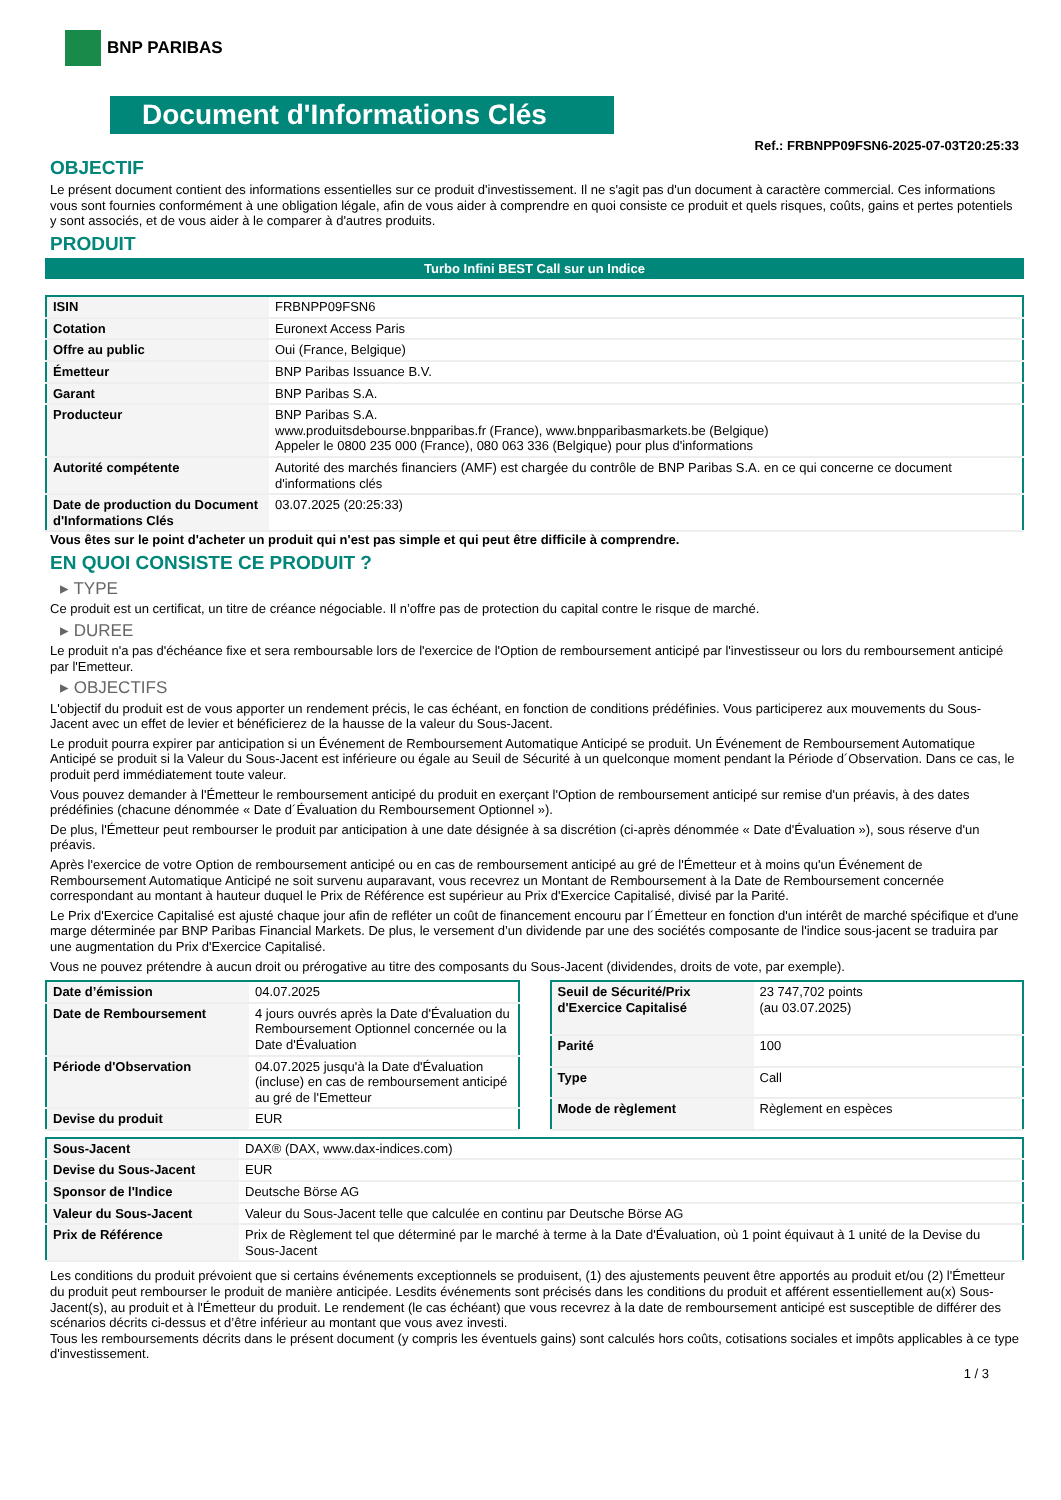BNP PARIBAS
Document d'Informations Clés
Ref.: FRBNPP09FSN6-2025-07-03T20:25:33
OBJECTIF
Le présent document contient des informations essentielles sur ce produit d'investissement. Il ne s'agit pas d'un document à caractère commercial. Ces informations vous sont fournies conformément à une obligation légale, afin de vous aider à comprendre en quoi consiste ce produit et quels risques, coûts, gains et pertes potentiels y sont associés, et de vous aider à le comparer à d'autres produits.
PRODUIT
Turbo Infini BEST Call sur un Indice
| ISIN | FRBNPP09FSN6 |
| Cotation | Euronext Access Paris |
| Offre au public | Oui (France, Belgique) |
| Émetteur | BNP Paribas Issuance B.V. |
| Garant | BNP Paribas S.A. |
| Producteur | BNP Paribas S.A. www.produitsdebourse.bnpparibas.fr (France), www.bnpparibasmarkets.be (Belgique) Appeler le 0800 235 000 (France), 080 063 336 (Belgique) pour plus d'informations |
| Autorité compétente | Autorité des marchés financiers (AMF) est chargée du contrôle de BNP Paribas S.A. en ce qui concerne ce document d'informations clés |
| Date de production du Document d'Informations Clés | 03.07.2025 (20:25:33) |
Vous êtes sur le point d'acheter un produit qui n'est pas simple et qui peut être difficile à comprendre.
EN QUOI CONSISTE CE PRODUIT ?
▸ TYPE
Ce produit est un certificat, un titre de créance négociable. Il n’offre pas de protection du capital contre le risque de marché.
▸ DUREE
Le produit n'a pas d'échéance fixe et sera remboursable lors de l'exercice de l'Option de remboursement anticipé par l'investisseur ou lors du remboursement anticipé par l'Emetteur.
▸ OBJECTIFS
L'objectif du produit est de vous apporter un rendement précis, le cas échéant, en fonction de conditions prédéfinies. Vous participerez aux mouvements du Sous-Jacent avec un effet de levier et bénéficierez de la hausse de la valeur du Sous-Jacent.
Le produit pourra expirer par anticipation si un Événement de Remboursement Automatique Anticipé se produit. Un Événement de Remboursement Automatique Anticipé se produit si la Valeur du Sous-Jacent est inférieure ou égale au Seuil de Sécurité à un quelconque moment pendant la Période d´Observation. Dans ce cas, le produit perd immédiatement toute valeur.
Vous pouvez demander à l'Émetteur le remboursement anticipé du produit en exerçant l'Option de remboursement anticipé sur remise d'un préavis, à des dates prédéfinies (chacune dénommée « Date d´Évaluation du Remboursement Optionnel »).
De plus, l'Émetteur peut rembourser le produit par anticipation à une date désignée à sa discrétion (ci-après dénommée « Date d'Évaluation »), sous réserve d'un préavis.
Après l'exercice de votre Option de remboursement anticipé ou en cas de remboursement anticipé au gré de l'Émetteur et à moins qu'un Événement de Remboursement Automatique Anticipé ne soit survenu auparavant, vous recevrez un Montant de Remboursement à la Date de Remboursement concernée correspondant au montant à hauteur duquel le Prix de Référence est supérieur au Prix d'Exercice Capitalisé, divisé par la Parité.
Le Prix d'Exercice Capitalisé est ajusté chaque jour afin de refléter un coût de financement encouru par l´Émetteur en fonction d'un intérêt de marché spécifique et d'une marge déterminée par BNP Paribas Financial Markets. De plus, le versement d’un dividende par une des sociétés composante de l'indice sous-jacent se traduira par une augmentation du Prix d'Exercice Capitalisé.
Vous ne pouvez prétendre à aucun droit ou prérogative au titre des composants du Sous-Jacent (dividendes, droits de vote, par exemple).
| Date d’émission | 04.07.2025 |
| Date de Remboursement | 4 jours ouvrés après la Date d'Évaluation du Remboursement Optionnel concernée ou la Date d'Évaluation |
| Période d'Observation | 04.07.2025 jusqu'à la Date d'Évaluation (incluse) en cas de remboursement anticipé au gré de l'Emetteur |
| Devise du produit | EUR |
| Seuil de Sécurité/Prix d'Exercice Capitalisé | 23 747,702 points (au 03.07.2025) |
| Parité | 100 |
| Type | Call |
| Mode de règlement | Règlement en espèces |
| Sous-Jacent | DAX® (DAX, www.dax-indices.com) |
| Devise du Sous-Jacent | EUR |
| Sponsor de l'Indice | Deutsche Börse AG |
| Valeur du Sous-Jacent | Valeur du Sous-Jacent telle que calculée en continu par Deutsche Börse AG |
| Prix de Référence | Prix de Règlement tel que déterminé par le marché à terme à la Date d'Évaluation, où 1 point équivaut à 1 unité de la Devise du Sous-Jacent |
Les conditions du produit prévoient que si certains événements exceptionnels se produisent, (1) des ajustements peuvent être apportés au produit et/ou (2) l'Émetteur du produit peut rembourser le produit de manière anticipée. Lesdits événements sont précisés dans les conditions du produit et afférent essentiellement au(x) Sous-Jacent(s), au produit et à l'Émetteur du produit. Le rendement (le cas échéant) que vous recevrez à la date de remboursement anticipé est susceptible de différer des scénarios décrits ci-dessus et d’être inférieur au montant que vous avez investi.
Tous les remboursements décrits dans le présent document (y compris les éventuels gains) sont calculés hors coûts, cotisations sociales et impôts applicables à ce type d'investissement.
1 / 3